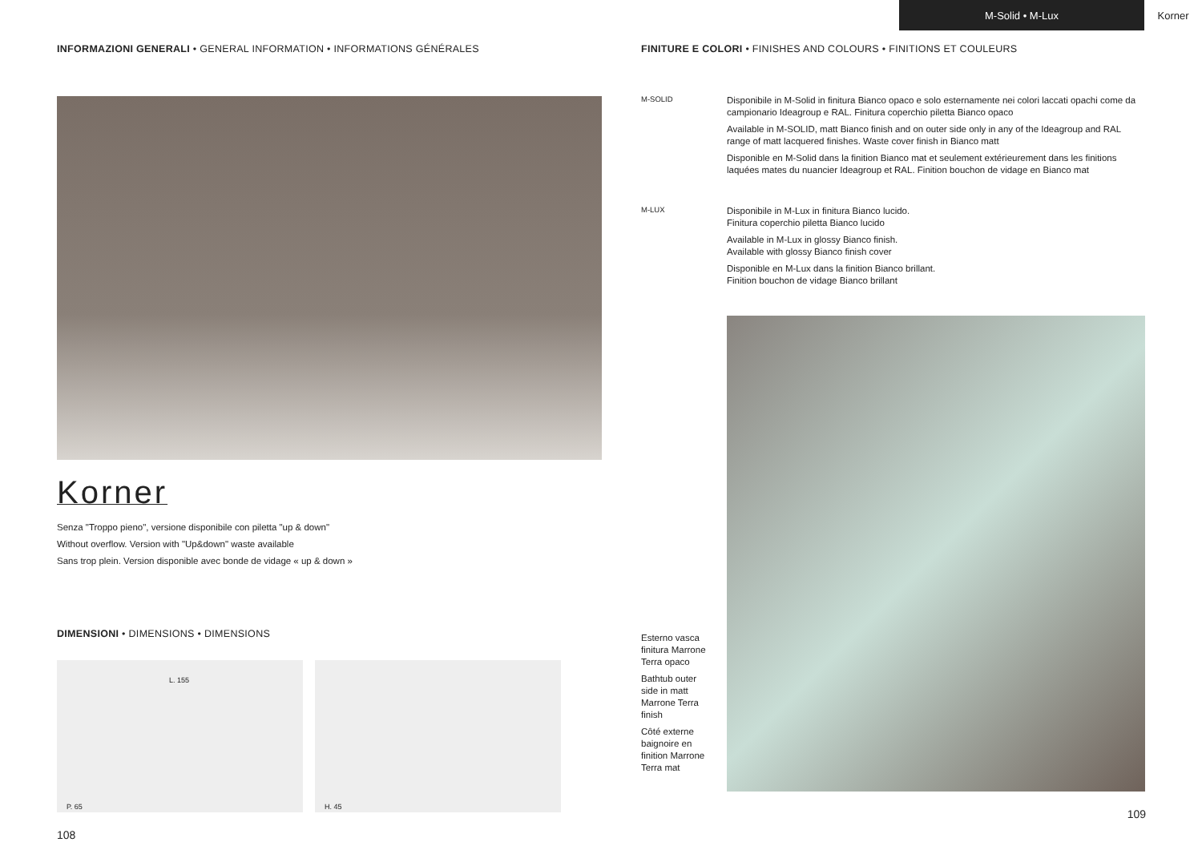M-Solid • M-Lux Korner
INFORMAZIONI GENERALI • GENERAL INFORMATION • INFORMATIONS GÉNÉRALES
Korner
Senza "Troppo pieno", versione disponibile con piletta "up & down"
Without overflow. Version with "Up&down" waste available
Sans trop plein. Version disponible avec bonde de vidage « up & down »
DIMENSIONI • DIMENSIONS • DIMENSIONS
L. 155
P. 65
H. 45
108
FINITURE E COLORI • FINISHES AND COLOURS • FINITIONS ET COULEURS
M-SOLID
Disponibile in M-Solid in finitura Bianco opaco e solo esternamente nei colori laccati opachi come da campionario Ideagroup e RAL. Finitura coperchio piletta Bianco opaco
Available in M-SOLID, matt Bianco finish and on outer side only in any of the Ideagroup and RAL range of matt lacquered finishes. Waste cover finish in Bianco matt
Disponible en M-Solid dans la finition Bianco mat et seulement extérieurement dans les finitions laquées mates du nuancier Ideagroup et RAL. Finition bouchon de vidage en Bianco mat
M-LUX
Disponibile in M-Lux in finitura Bianco lucido.
Finitura coperchio piletta Bianco lucido
Available in M-Lux in glossy Bianco finish.
Available with glossy Bianco finish cover
Disponible en M-Lux dans la finition Bianco brillant.
Finition bouchon de vidage Bianco brillant
Esterno vasca finitura Marrone Terra opaco
Bathtub outer side in matt Marrone Terra finish
Côté externe baignoire en finition Marrone Terra mat
109